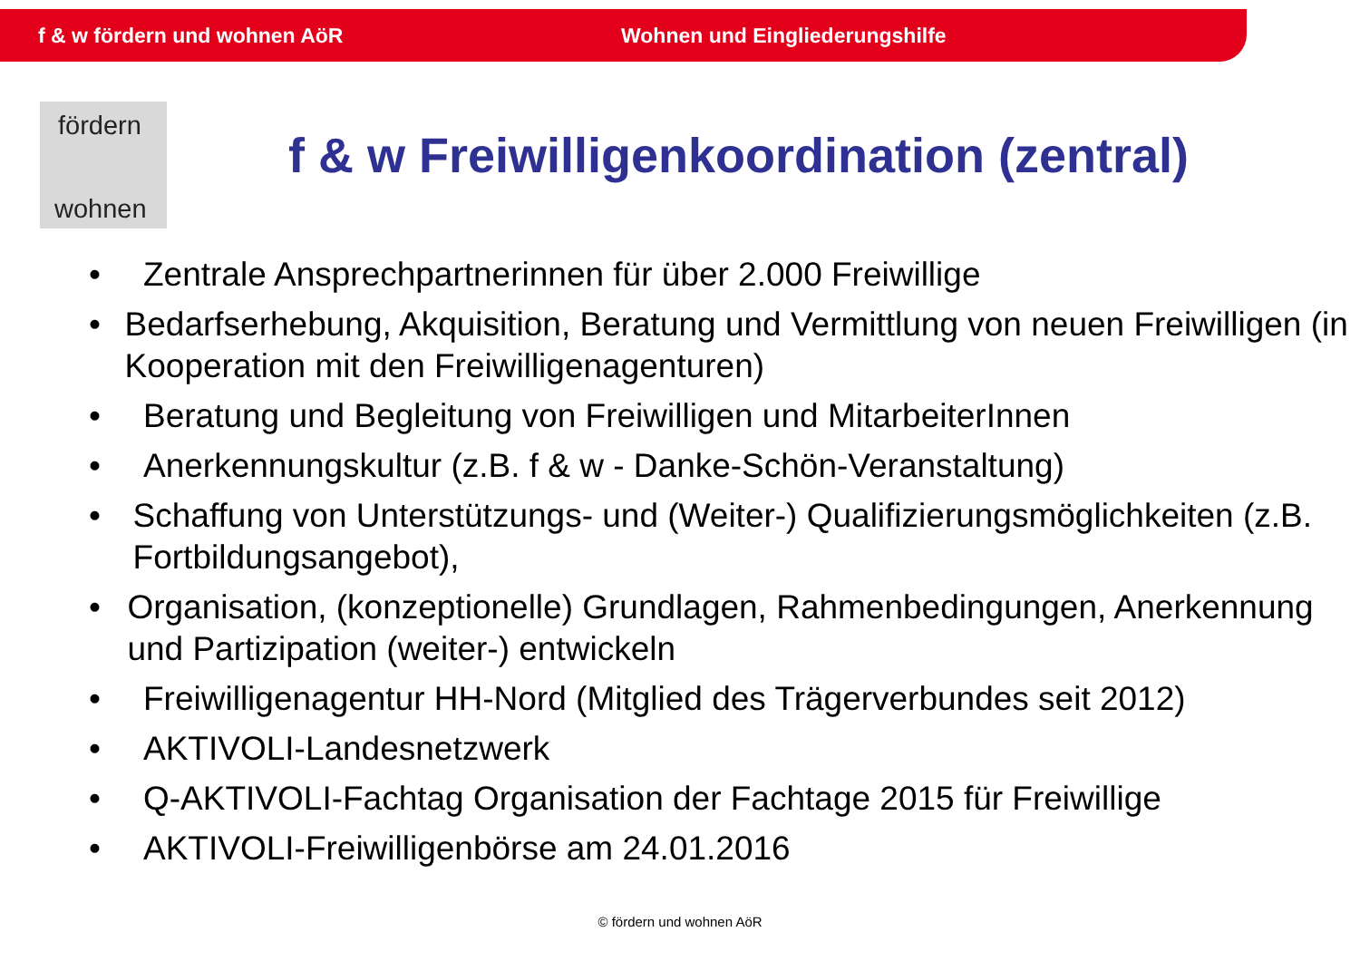f & w fördern und wohnen AöR Wohnen und Eingliederungshilfe
fördern
wohnen
f & w Freiwilligenkoordination (zentral)
• Zentrale Ansprechpartnerinnen für über 2.000 Freiwillige
• Bedarfserhebung, Akquisition, Beratung und Vermittlung von neuen Freiwilligen (in Kooperation mit den Freiwilligenagenturen)
• Beratung und Begleitung von Freiwilligen und MitarbeiterInnen
• Anerkennungskultur (z.B. f & w - Danke-Schön-Veranstaltung)
• Schaffung von Unterstützungs- und (Weiter-) Qualifizierungsmöglichkeiten (z.B. Fortbildungsangebot),
• Organisation, (konzeptionelle) Grundlagen, Rahmenbedingungen, Anerkennung und Partizipation (weiter-) entwickeln
• Freiwilligenagentur HH-Nord (Mitglied des Trägerverbundes seit 2012)
• AKTIVOLI-Landesnetzwerk
• Q-AKTIVOLI-Fachtag Organisation der Fachtage 2015 für Freiwillige
• AKTIVOLI-Freiwilligenbörse am 24.01.2016
© fördern und wohnen AöR